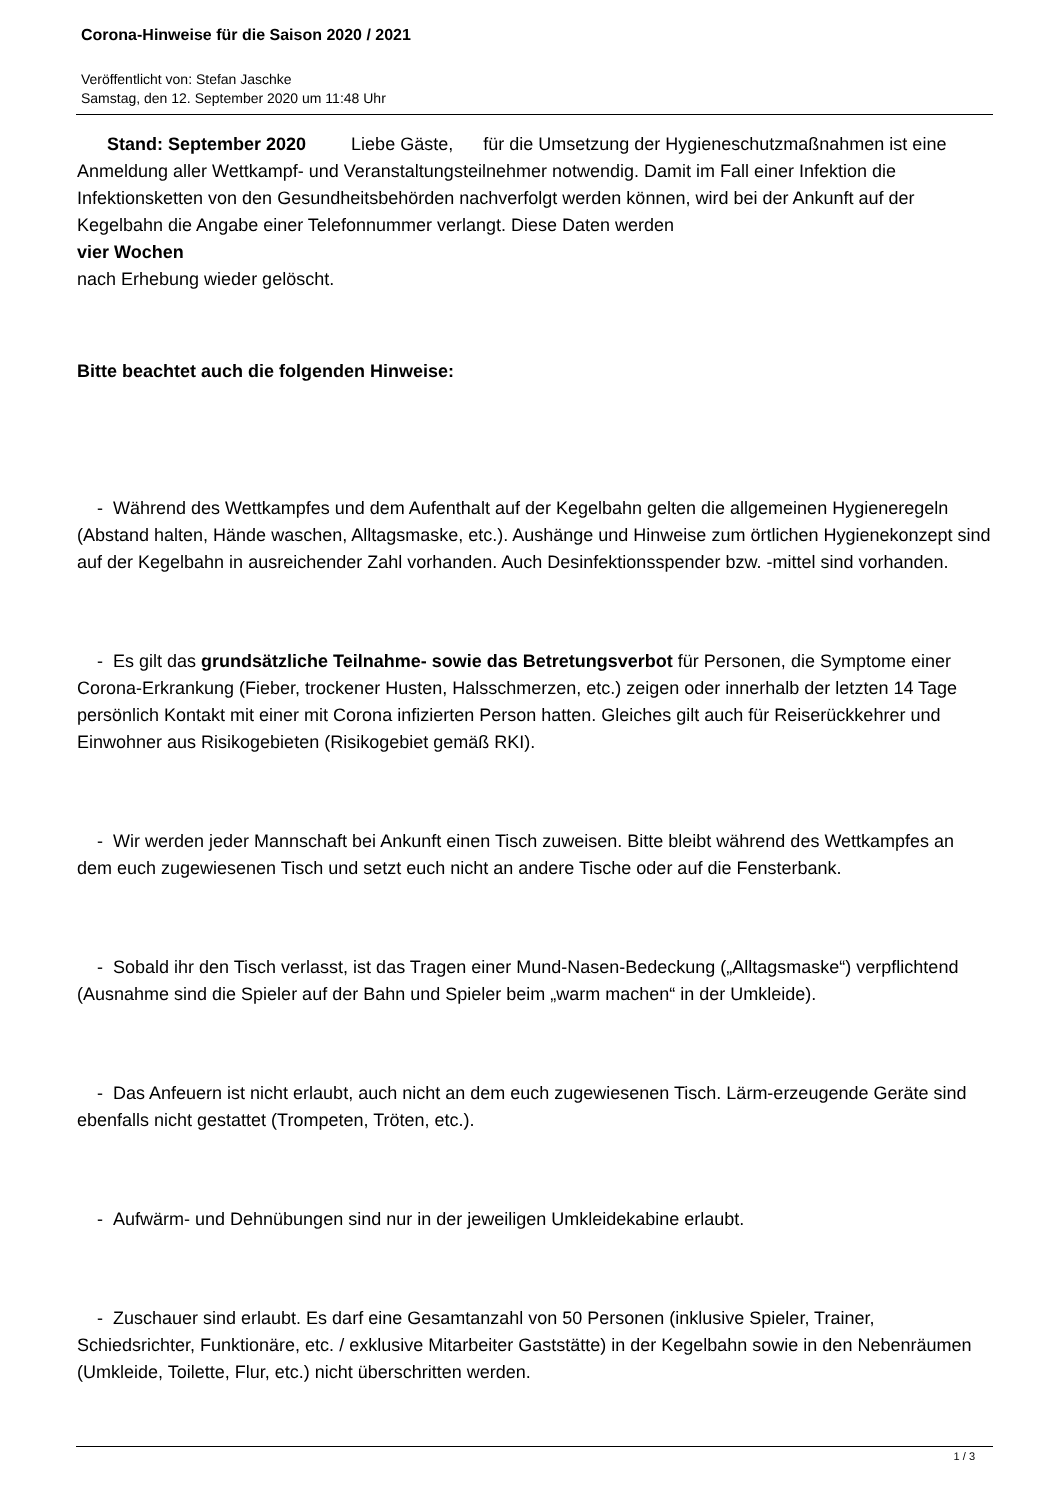Corona-Hinweise für die Saison 2020 / 2021
Veröffentlicht von: Stefan Jaschke
Samstag, den 12. September 2020 um 11:48 Uhr
Stand: September 2020 Liebe Gäste, für die Umsetzung der Hygieneschutzmaßnahmen ist eine Anmeldung aller Wettkampf- und Veranstaltungsteilnehmer notwendig. Damit im Fall einer Infektion die Infektionsketten von den Gesundheitsbehörden nachverfolgt werden können, wird bei der Ankunft auf der Kegelbahn die Angabe einer Telefonnummer verlangt. Diese Daten werden
vier Wochen
nach Erhebung wieder gelöscht.
Bitte beachtet auch die folgenden Hinweise:
- Während des Wettkampfes und dem Aufenthalt auf der Kegelbahn gelten die allgemeinen Hygieneregeln (Abstand halten, Hände waschen, Alltagsmaske, etc.). Aushänge und Hinweise zum örtlichen Hygienekonzept sind auf der Kegelbahn in ausreichender Zahl vorhanden. Auch Desinfektionsspender bzw. -mittel sind vorhanden.
- Es gilt das grundsätzliche Teilnahme- sowie das Betretungsverbot für Personen, die Symptome einer Corona-Erkrankung (Fieber, trockener Husten, Halsschmerzen, etc.) zeigen oder innerhalb der letzten 14 Tage persönlich Kontakt mit einer mit Corona infizierten Person hatten. Gleiches gilt auch für Reiserückkehrer und Einwohner aus Risikogebieten (Risikogebiet gemäß RKI).
- Wir werden jeder Mannschaft bei Ankunft einen Tisch zuweisen. Bitte bleibt während des Wettkampfes an dem euch zugewiesenen Tisch und setzt euch nicht an andere Tische oder auf die Fensterbank.
- Sobald ihr den Tisch verlasst, ist das Tragen einer Mund-Nasen-Bedeckung („Alltagsmaske“) verpflichtend (Ausnahme sind die Spieler auf der Bahn und Spieler beim „warm machen“ in der Umkleide).
- Das Anfeuern ist nicht erlaubt, auch nicht an dem euch zugewiesenen Tisch. Lärm-erzeugende Geräte sind ebenfalls nicht gestattet (Trompeten, Tröten, etc.).
- Aufwärm- und Dehnübungen sind nur in der jeweiligen Umkleidekabine erlaubt.
- Zuschauer sind erlaubt. Es darf eine Gesamtanzahl von 50 Personen (inklusive Spieler, Trainer, Schiedsrichter, Funktionäre, etc. / exklusive Mitarbeiter Gaststätte) in der Kegelbahn sowie in den Nebenräumen (Umkleide, Toilette, Flur, etc.) nicht überschritten werden.
1 / 3